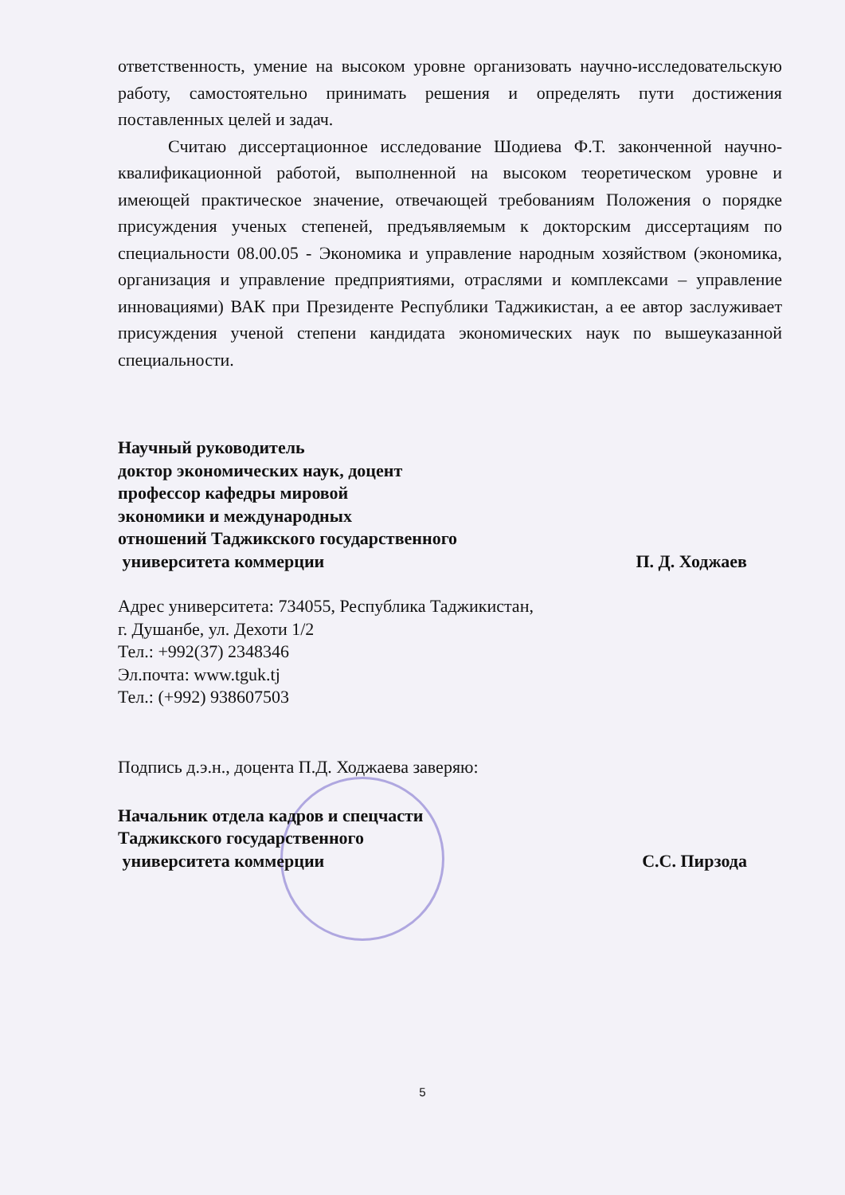ответственность, умение на высоком уровне организовать научно-исследовательскую работу, самостоятельно принимать решения и определять пути достижения поставленных целей и задач.
Считаю диссертационное исследование Шодиева Ф.Т. законченной научно-квалификационной работой, выполненной на высоком теоретическом уровне и имеющей практическое значение, отвечающей требованиям Положения о порядке присуждения ученых степеней, предъявляемым к докторским диссертациям по специальности 08.00.05 - Экономика и управление народным хозяйством (экономика, организация и управление предприятиями, отраслями и комплексами – управление инновациями) ВАК при Президенте Республики Таджикистан, а ее автор заслуживает присуждения ученой степени кандидата экономических наук по вышеуказанной специальности.
Научный руководитель
доктор экономических наук, доцент
профессор кафедры мировой
экономики и международных
отношений Таджикского государственного
университета коммерции П. Д. Ходжаев
Адрес университета: 734055, Республика Таджикистан,
г. Душанбе, ул. Дехоти 1/2
Тел.: +992(37) 2348346
Эл.почта: www.tguk.tj
Тел.: (+992) 938607503
Подпись д.э.н., доцента П.Д. Ходжаева заверяю:
Начальник отдела кадров и спецчасти
Таджикского государственного
университета коммерции С.С. Пирзода
5